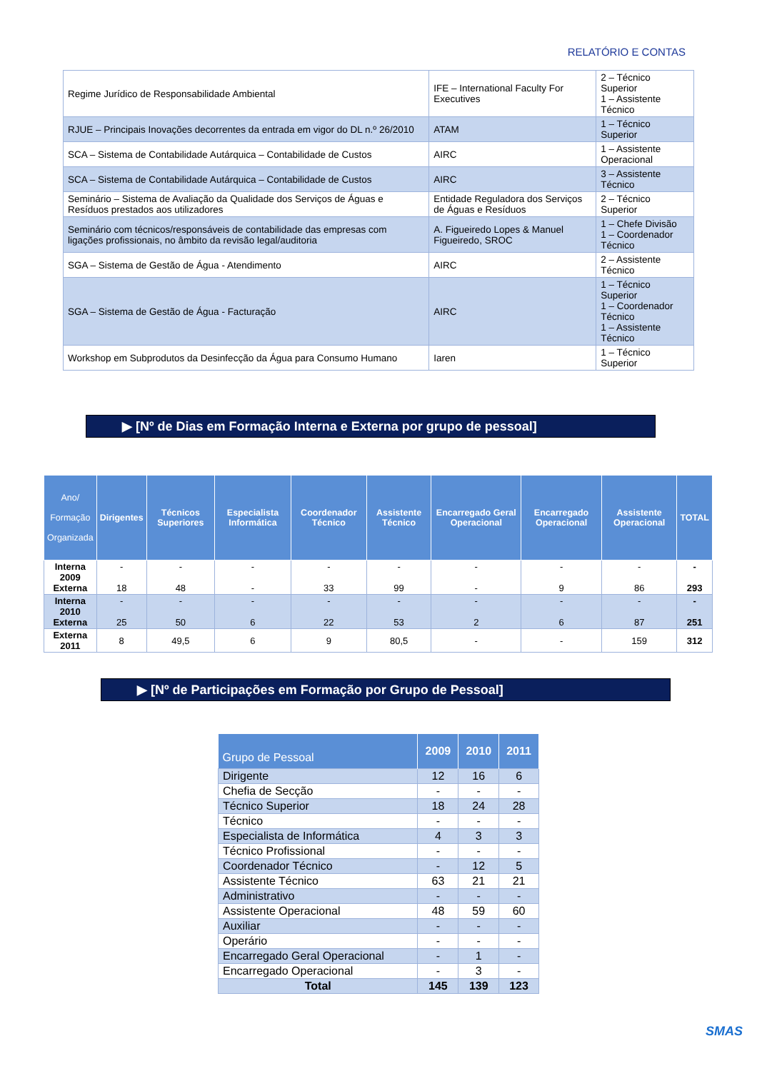RELATÓRIO E CONTAS
| Regime Jurídico de Responsabilidade Ambiental | IFE – International Faculty For Executives | 2 – Técnico Superior 1 – Assistente Técnico |
| RJUE – Principais Inovações decorrentes da entrada em vigor do DL n.º 26/2010 | ATAM | 1 – Técnico Superior |
| SCA – Sistema de Contabilidade Autárquica – Contabilidade de Custos | AIRC | 1 – Assistente Operacional |
| SCA – Sistema de Contabilidade Autárquica – Contabilidade de Custos | AIRC | 3 – Assistente Técnico |
| Seminário – Sistema de Avaliação da Qualidade dos Serviços de Águas e Resíduos prestados aos utilizadores | Entidade Reguladora dos Serviços de Águas e Resíduos | 2 – Técnico Superior |
| Seminário com técnicos/responsáveis de contabilidade das empresas com ligações profissionais, no âmbito da revisão legal/auditoria | A. Figueiredo Lopes & Manuel Figueiredo, SROC | 1 – Chefe Divisão 1 – Coordenador Técnico |
| SGA – Sistema de Gestão de Água - Atendimento | AIRC | 2 – Assistente Técnico |
| SGA – Sistema de Gestão de Água - Facturação | AIRC | 1 – Técnico Superior 1 – Coordenador Técnico 1 – Assistente Técnico |
| Workshop em Subprodutos da Desinfecção da Água para Consumo Humano | Iaren | 1 – Técnico Superior |
▶ [Nº de Dias em Formação Interna e Externa por grupo de pessoal]
| Ano/ Formação Organizada | Dirigentes | Técnicos Superiores | Especialista Informática | Coordenador Técnico | Assistente Técnico | Encarregado Geral Operacional | Encarregado Operacional | Assistente Operacional | TOTAL |
| --- | --- | --- | --- | --- | --- | --- | --- | --- | --- |
| Interna 2009 Externa | - 18 | - 48 | - - | - 33 | - 99 | - - | - 9 | - 86 | - 293 |
| Interna 2010 Externa | - 25 | - 50 | - 6 | - 22 | - 53 | - 2 | - 6 | - 87 | - 251 |
| Externa 2011 | 8 | 49,5 | 6 | 9 | 80,5 | - | - | 159 | 312 |
▶ [Nº de Participações em Formação por Grupo de Pessoal]
| Grupo de Pessoal | 2009 | 2010 | 2011 |
| --- | --- | --- | --- |
| Dirigente | 12 | 16 | 6 |
| Chefia de Secção | - | - | - |
| Técnico Superior | 18 | 24 | 28 |
| Técnico | - | - | - |
| Especialista de Informática | 4 | 3 | 3 |
| Técnico Profissional | - | - | - |
| Coordenador Técnico | - | 12 | 5 |
| Assistente Técnico | 63 | 21 | 21 |
| Administrativo | - | - | - |
| Assistente Operacional | 48 | 59 | 60 |
| Auxiliar | - | - | - |
| Operário | - | - | - |
| Encarregado Geral Operacional | - | 1 | - |
| Encarregado Operacional | - | 3 | - |
| Total | 145 | 139 | 123 |
SMAS